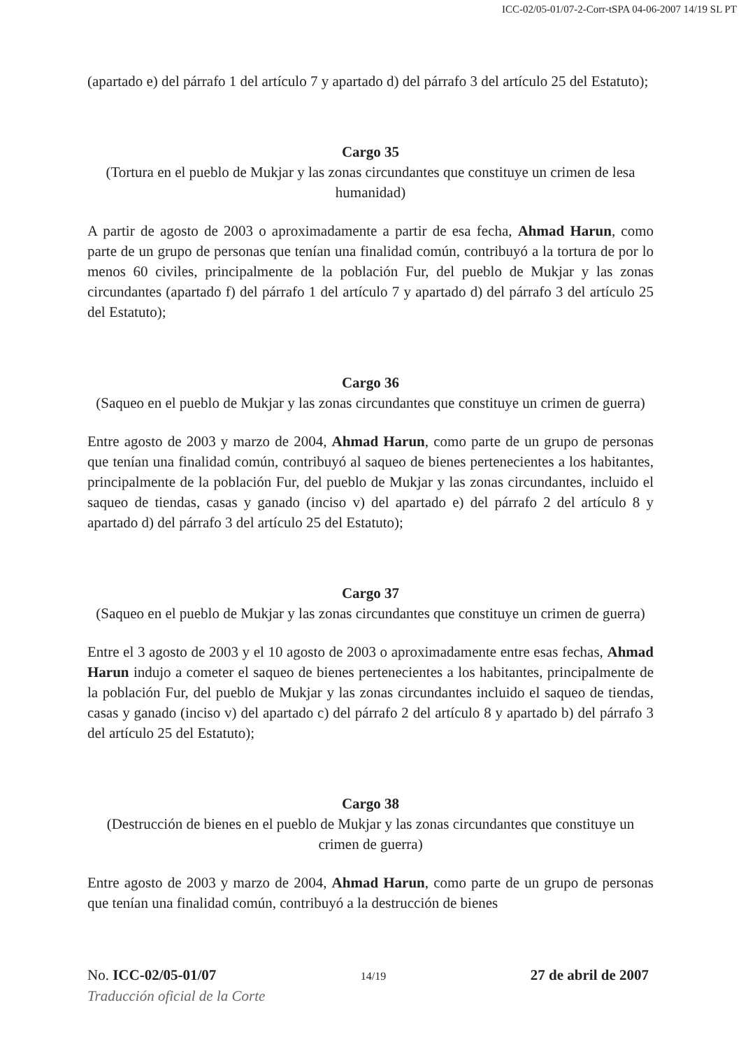ICC-02/05-01/07-2-Corr-tSPA 04-06-2007 14/19 SL PT
(apartado e) del párrafo 1 del artículo 7 y apartado d) del párrafo 3 del artículo 25 del Estatuto);
Cargo 35
(Tortura en el pueblo de Mukjar y las zonas circundantes que constituye un crimen de lesa humanidad)
A partir de agosto de 2003 o aproximadamente a partir de esa fecha, Ahmad Harun, como parte de un grupo de personas que tenían una finalidad común, contribuyó a la tortura de por lo menos 60 civiles, principalmente de la población Fur, del pueblo de Mukjar y las zonas circundantes (apartado f) del párrafo 1 del artículo 7 y apartado d) del párrafo 3 del artículo 25 del Estatuto);
Cargo 36
(Saqueo en el pueblo de Mukjar y las zonas circundantes que constituye un crimen de guerra)
Entre agosto de 2003 y marzo de 2004, Ahmad Harun, como parte de un grupo de personas que tenían una finalidad común, contribuyó al saqueo de bienes pertenecientes a los habitantes, principalmente de la población Fur, del pueblo de Mukjar y las zonas circundantes, incluido el saqueo de tiendas, casas y ganado (inciso v) del apartado e) del párrafo 2 del artículo 8 y apartado d) del párrafo 3 del artículo 25 del Estatuto);
Cargo 37
(Saqueo en el pueblo de Mukjar y las zonas circundantes que constituye un crimen de guerra)
Entre el 3 agosto de 2003 y el 10 agosto de 2003 o aproximadamente entre esas fechas, Ahmad Harun indujo a cometer el saqueo de bienes pertenecientes a los habitantes, principalmente de la población Fur, del pueblo de Mukjar y las zonas circundantes incluido el saqueo de tiendas, casas y ganado (inciso v) del apartado c) del párrafo 2 del artículo 8 y apartado b) del párrafo 3 del artículo 25 del Estatuto);
Cargo 38
(Destrucción de bienes en el pueblo de Mukjar y las zonas circundantes que constituye un crimen de guerra)
Entre agosto de 2003 y marzo de 2004, Ahmad Harun, como parte de un grupo de personas que tenían una finalidad común, contribuyó a la destrucción de bienes
No. ICC-02/05-01/07 14/19 27 de abril de 2007
Traducción oficial de la Corte